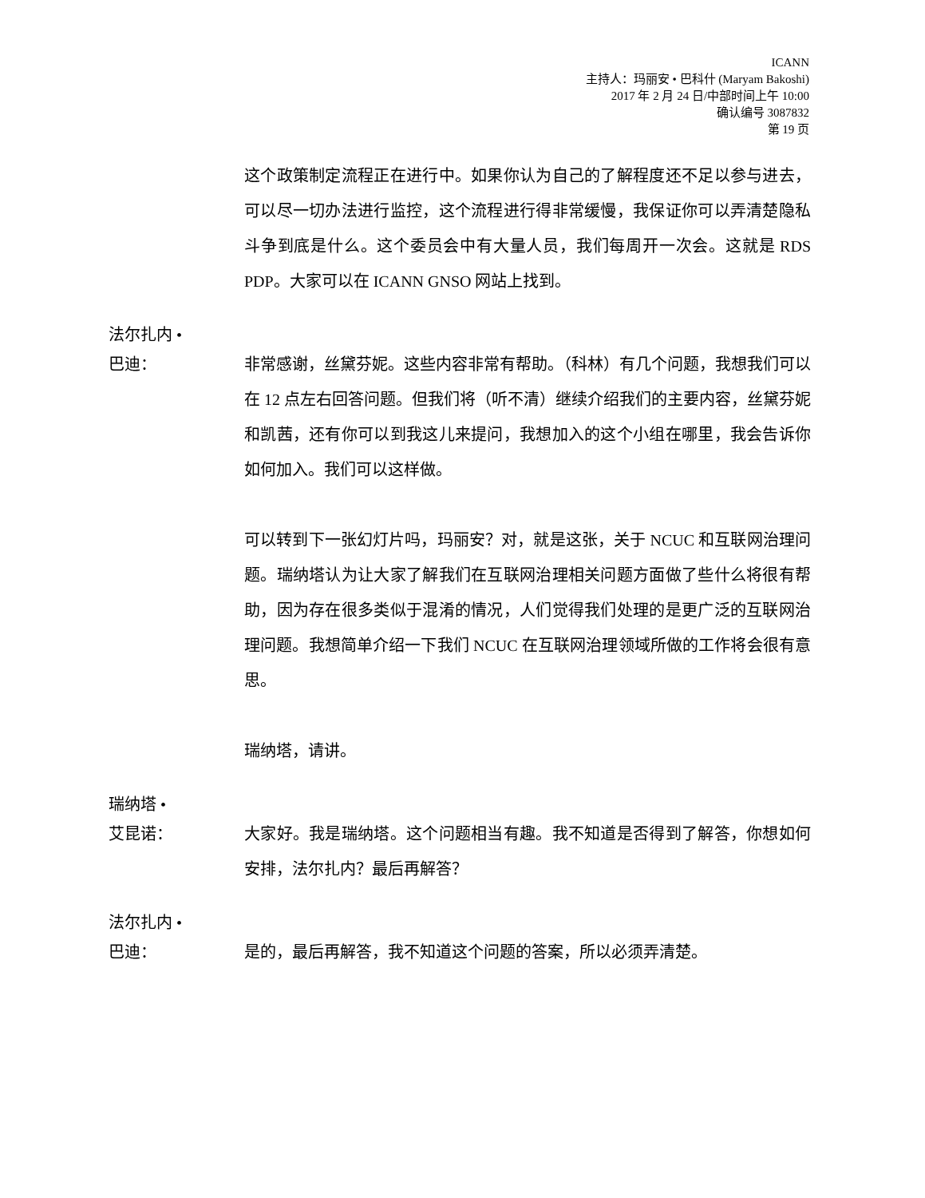ICANN
主持人：玛丽安 • 巴科什 (Maryam Bakoshi)
2017 年 2 月 24 日/中部时间上午 10:00
确认编号 3087832
第 19 页
这个政策制定流程正在进行中。如果你认为自己的了解程度还不足以参与进去，可以尽一切办法进行监控，这个流程进行得非常缓慢，我保证你可以弄清楚隐私斗争到底是什么。这个委员会中有大量人员，我们每周开一次会。这就是 RDS PDP。大家可以在 ICANN GNSO 网站上找到。
法尔扎内 •
巴迪：
非常感谢，丝黛芬妮。这些内容非常有帮助。（科林）有几个问题，我想我们可以在 12 点左右回答问题。但我们将（听不清）继续介绍我们的主要内容，丝黛芬妮和凯茜，还有你可以到我这儿来提问，我想加入的这个小组在哪里，我会告诉你如何加入。我们可以这样做。
可以转到下一张幻灯片吗，玛丽安？对，就是这张，关于 NCUC 和互联网治理问题。瑞纳塔认为让大家了解我们在互联网治理相关问题方面做了些什么将很有帮助，因为存在很多类似于混淆的情况，人们觉得我们处理的是更广泛的互联网治理问题。我想简单介绍一下我们 NCUC 在互联网治理领域所做的工作将会很有意思。
瑞纳塔，请讲。
瑞纳塔 •
艾昆诺：
大家好。我是瑞纳塔。这个问题相当有趣。我不知道是否得到了解答，你想如何安排，法尔扎内？最后再解答？
法尔扎内 •
巴迪：
是的，最后再解答，我不知道这个问题的答案，所以必须弄清楚。